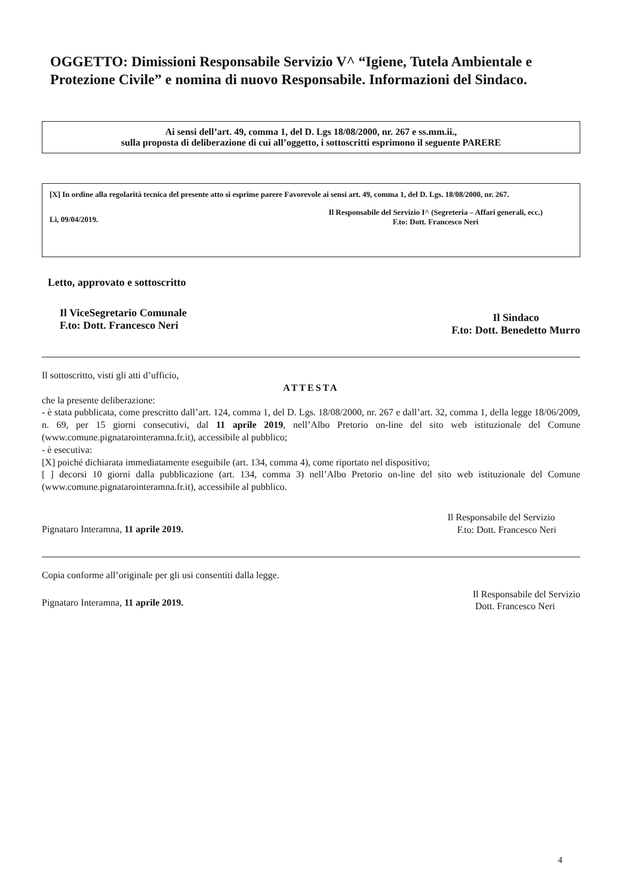OGGETTO: Dimissioni Responsabile Servizio V^ “Igiene, Tutela Ambientale e Protezione Civile” e nomina di nuovo Responsabile. Informazioni del Sindaco.
Ai sensi dell’art. 49, comma 1, del D. Lgs 18/08/2000, nr. 267 e ss.mm.ii.,
sulla proposta di deliberazione di cui all’oggetto, i sottoscritti esprimono il seguente PARERE
[X] In ordine alla regolarità tecnica del presente atto si esprime parere Favorevole ai sensi art. 49, comma 1, del D. Lgs. 18/08/2000, nr. 267.
Lì, 09/04/2019. Il Responsabile del Servizio I^ (Segreteria – Affari generali, ecc.)
F.to: Dott. Francesco Neri
Letto, approvato e sottoscritto
Il ViceSegretario Comunale
F.to: Dott. Francesco Neri Il Sindaco
F.to: Dott. Benedetto Murro
Il sottoscritto, visti gli atti d’ufficio,
ATTESTA
che la presente deliberazione:
- è stata pubblicata, come prescritto dall’art. 124, comma 1, del D. Lgs. 18/08/2000, nr. 267 e dall’art. 32, comma 1, della legge 18/06/2009, n. 69, per 15 giorni consecutivi, dal 11 aprile 2019, nell’Albo Pretorio on-line del sito web istituzionale del Comune (www.comune.pignatarointeramna.fr.it), accessibile al pubblico;
- è esecutiva:
[X] poiché dichiarata immediatamente eseguibile (art. 134, comma 4), come riportato nel dispositivo;
[ ] decorsi 10 giorni dalla pubblicazione (art. 134, comma 3) nell’Albo Pretorio on-line del sito web istituzionale del Comune (www.comune.pignatarointeramna.fr.it), accessibile al pubblico.
Pignataro Interamna, 11 aprile 2019. Il Responsabile del Servizio
F.to: Dott. Francesco Neri
Copia conforme all’originale per gli usi consentiti dalla legge.
Pignataro Interamna, 11 aprile 2019.
Il Responsabile del Servizio
Dott. Francesco Neri
4